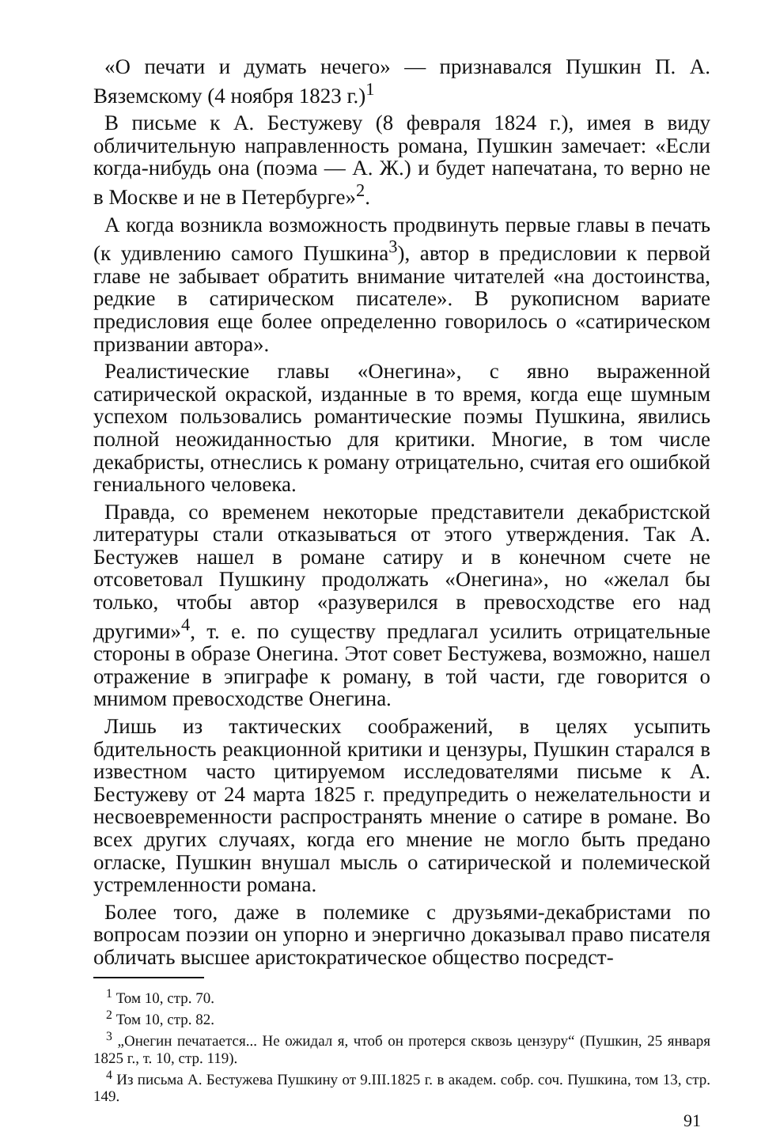«О печати и думать нечего» — признавался Пушкин П. А. Вяземскому (4 ноября 1823 г.)<sup>1</sup>
В письме к А. Бестужеву (8 февраля 1824 г.), имея в виду обличительную направленность романа, Пушкин замечает: «Если когда-нибудь она (поэма — А. Ж.) и будет напечатана, то верно не в Москве и не в Петербурге»<sup>2</sup>.
А когда возникла возможность продвинуть первые главы в печать (к удивлению самого Пушкина<sup>3</sup>), автор в предисловии к первой главе не забывает обратить внимание читателей «на достоинства, редкие в сатирическом писателе». В рукописном вариате предисловия еще более определенно говорилось о «сатирическом призвании автора».
Реалистические главы «Онегина», с явно выраженной сатирической окраской, изданные в то время, когда еще шумным успехом пользовались романтические поэмы Пушкина, явились полной неожиданностью для критики. Многие, в том числе декабристы, отнеслись к роману отрицательно, считая его ошибкой гениального человека.
Правда, со временем некоторые представители декабристской литературы стали отказываться от этого утверждения. Так А. Бестужев нашел в романе сатиру и в конечном счете не отсоветовал Пушкину продолжать «Онегина», но «желал бы только, чтобы автор «разуверился в превосходстве его над другими»<sup>4</sup>, т. е. по существу предлагал усилить отрицательные стороны в образе Онегина. Этот совет Бестужева, возможно, нашел отражение в эпиграфе к роману, в той части, где говорится о мнимом превосходстве Онегина.
Лишь из тактических соображений, в целях усыпить бдительность реакционной критики и цензуры, Пушкин старался в известном часто цитируемом исследователями письме к А. Бестужеву от 24 марта 1825 г. предупредить о нежелательности и несвоевременности распространять мнение о сатире в романе. Во всех других случаях, когда его мнение не могло быть предано огласке, Пушкин внушал мысль о сатирической и полемической устремленности романа.
Более того, даже в полемике с друзьями-декабристами по вопросам поэзии он упорно и энергично доказывал право писателя обличать высшее аристократическое общество посредст-
<sup>1</sup> Том 10, стр. 70.
<sup>2</sup> Том 10, стр. 82.
<sup>3</sup> „Онегин печатается... Не ожидал я, чтоб он протерся сквозь цензуру“ (Пушкин, 25 января 1825 г., т. 10, стр. 119).
<sup>4</sup> Из письма А. Бестужева Пушкину от 9.III.1825 г. в академ. собр. соч. Пушкина, том 13, стр. 149.
91